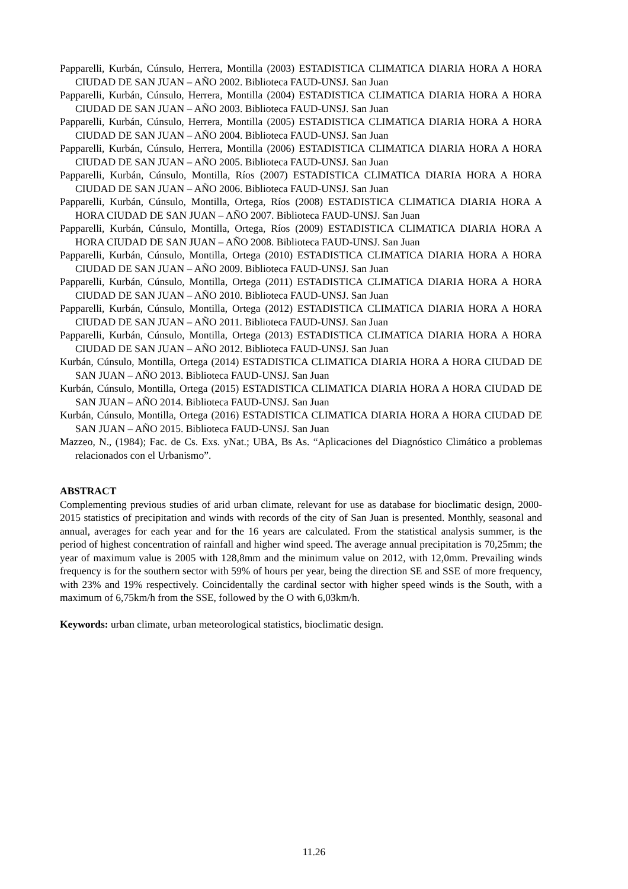Papparelli, Kurbán, Cúnsulo, Herrera, Montilla (2003) ESTADISTICA CLIMATICA DIARIA HORA A HORA CIUDAD DE SAN JUAN – AÑO 2002. Biblioteca FAUD-UNSJ. San Juan
Papparelli, Kurbán, Cúnsulo, Herrera, Montilla (2004) ESTADISTICA CLIMATICA DIARIA HORA A HORA CIUDAD DE SAN JUAN – AÑO 2003. Biblioteca FAUD-UNSJ. San Juan
Papparelli, Kurbán, Cúnsulo, Herrera, Montilla (2005) ESTADISTICA CLIMATICA DIARIA HORA A HORA CIUDAD DE SAN JUAN – AÑO 2004. Biblioteca FAUD-UNSJ. San Juan
Papparelli, Kurbán, Cúnsulo, Herrera, Montilla (2006) ESTADISTICA CLIMATICA DIARIA HORA A HORA CIUDAD DE SAN JUAN – AÑO 2005. Biblioteca FAUD-UNSJ. San Juan
Papparelli, Kurbán, Cúnsulo, Montilla, Ríos (2007) ESTADISTICA CLIMATICA DIARIA HORA A HORA CIUDAD DE SAN JUAN – AÑO 2006. Biblioteca FAUD-UNSJ. San Juan
Papparelli, Kurbán, Cúnsulo, Montilla, Ortega, Ríos (2008) ESTADISTICA CLIMATICA DIARIA HORA A HORA CIUDAD DE SAN JUAN – AÑO 2007. Biblioteca FAUD-UNSJ. San Juan
Papparelli, Kurbán, Cúnsulo, Montilla, Ortega, Ríos (2009) ESTADISTICA CLIMATICA DIARIA HORA A HORA CIUDAD DE SAN JUAN – AÑO 2008. Biblioteca FAUD-UNSJ. San Juan
Papparelli, Kurbán, Cúnsulo, Montilla, Ortega (2010) ESTADISTICA CLIMATICA DIARIA HORA A HORA CIUDAD DE SAN JUAN – AÑO 2009. Biblioteca FAUD-UNSJ. San Juan
Papparelli, Kurbán, Cúnsulo, Montilla, Ortega (2011) ESTADISTICA CLIMATICA DIARIA HORA A HORA CIUDAD DE SAN JUAN – AÑO 2010. Biblioteca FAUD-UNSJ. San Juan
Papparelli, Kurbán, Cúnsulo, Montilla, Ortega (2012) ESTADISTICA CLIMATICA DIARIA HORA A HORA CIUDAD DE SAN JUAN – AÑO 2011. Biblioteca FAUD-UNSJ. San Juan
Papparelli, Kurbán, Cúnsulo, Montilla, Ortega (2013) ESTADISTICA CLIMATICA DIARIA HORA A HORA CIUDAD DE SAN JUAN – AÑO 2012. Biblioteca FAUD-UNSJ. San Juan
Kurbán, Cúnsulo, Montilla, Ortega (2014) ESTADISTICA CLIMATICA DIARIA HORA A HORA CIUDAD DE SAN JUAN – AÑO 2013. Biblioteca FAUD-UNSJ. San Juan
Kurbán, Cúnsulo, Montilla, Ortega (2015) ESTADISTICA CLIMATICA DIARIA HORA A HORA CIUDAD DE SAN JUAN – AÑO 2014. Biblioteca FAUD-UNSJ. San Juan
Kurbán, Cúnsulo, Montilla, Ortega (2016) ESTADISTICA CLIMATICA DIARIA HORA A HORA CIUDAD DE SAN JUAN – AÑO 2015. Biblioteca FAUD-UNSJ. San Juan
Mazzeo, N., (1984); Fac. de Cs. Exs. yNat.; UBA, Bs As. “Aplicaciones del Diagnóstico Climático a problemas relacionados con el Urbanismo”.
ABSTRACT
Complementing previous studies of arid urban climate, relevant for use as database for bioclimatic design, 2000-2015 statistics of precipitation and winds with records of the city of San Juan is presented. Monthly, seasonal and annual, averages for each year and for the 16 years are calculated. From the statistical analysis summer, is the period of highest concentration of rainfall and higher wind speed. The average annual precipitation is 70,25mm; the year of maximum value is 2005 with 128,8mm and the minimum value on 2012, with 12,0mm. Prevailing winds frequency is for the southern sector with 59% of hours per year, being the direction SE and SSE of more frequency, with 23% and 19% respectively. Coincidentally the cardinal sector with higher speed winds is the South, with a maximum of 6,75km/h from the SSE, followed by the O with 6,03km/h.
Keywords: urban climate, urban meteorological statistics, bioclimatic design.
11.26